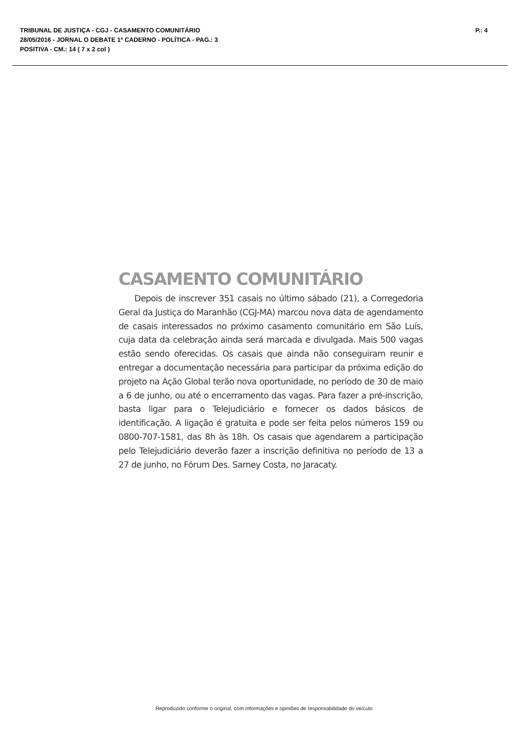TRIBUNAL DE JUSTIÇA - CGJ - CASAMENTO COMUNITÁRIO P.: 4
28/05/2016 - JORNAL O DEBATE 1º CADERNO - POLÍTICA - PAG.: 3
POSITIVA - CM.: 14 ( 7 x 2 col )
CASAMENTO COMUNITÁRIO
Depois de inscrever 351 casais no último sábado (21), a Corregedoria Geral da Justiça do Maranhão (CGJ-MA) marcou nova data de agendamento de casais interessados no próximo casamento comunitário em São Luís, cuja data da celebração ainda será marcada e divulgada. Mais 500 vagas estão sendo oferecidas. Os casais que ainda não conseguiram reunir e entregar a documentação necessária para participar da próxima edição do projeto na Ação Global terão nova oportunidade, no período de 30 de maio a 6 de junho, ou até o encerramento das vagas. Para fazer a pré-inscrição, basta ligar para o Telejudiciário e fornecer os dados básicos de identificação. A ligação é gratuita e pode ser feita pelos números 159 ou 0800-707-1581, das 8h às 18h. Os casais que agendarem a participação pelo Telejudiciário deverão fazer a inscrição definitiva no período de 13 a 27 de junho, no Fórum Des. Sarney Costa, no Jaracaty.
Reproduzido conforme o original, com informações e opiniões de responsabilidade do veículo